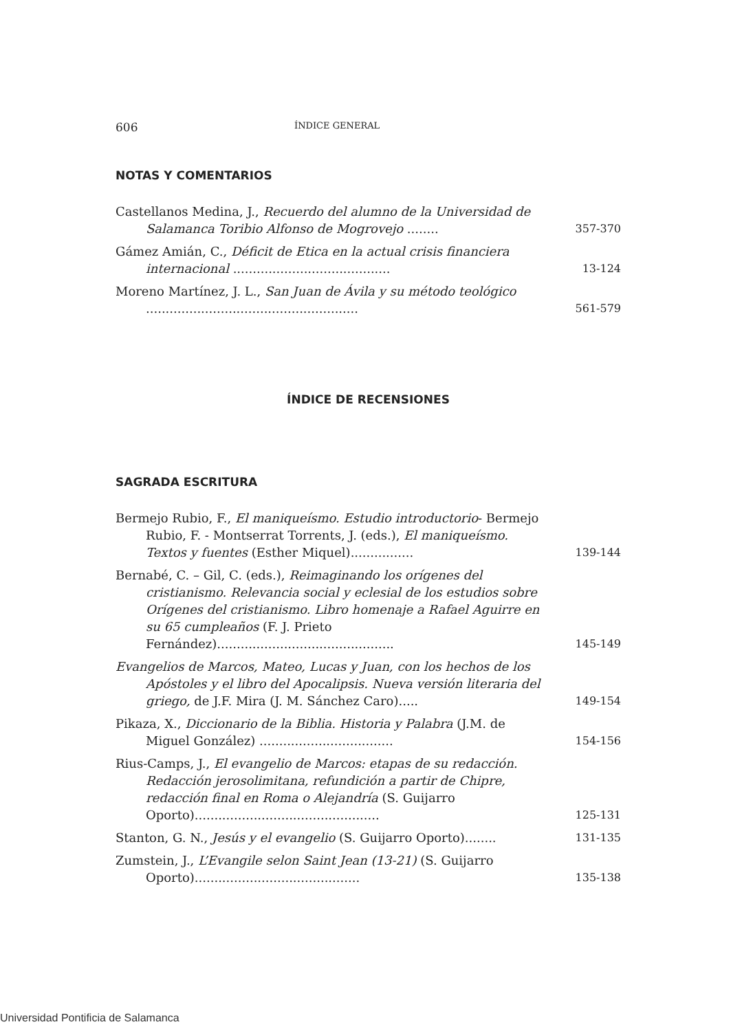606 ÍNDICE GENERAL
NOTAS Y COMENTARIOS
Castellanos Medina, J., Recuerdo del alumno de la Universidad de Salamanca Toribio Alfonso de Mogrovejo ........
357-370
Gámez Amián, C., Déficit de Etica en la actual crisis financiera internacional ........................................
13-124
Moreno Martínez, J. L., San Juan de Ávila y su método teológico ......................................................
561-579
ÍNDICE DE RECENSIONES
SAGRADA ESCRITURA
Bermejo Rubio, F., El maniqueísmo. Estudio introductorio- Bermejo Rubio, F. - Montserrat Torrents, J. (eds.), El maniqueísmo. Textos y fuentes (Esther Miquel)................
139-144
Bernabé, C. – Gil, C. (eds.), Reimaginando los orígenes del cristianismo. Relevancia social y eclesial de los estudios sobre Orígenes del cristianismo. Libro homenaje a Rafael Aguirre en su 65 cumpleaños (F. J. Prieto Fernández).............................................
145-149
Evangelios de Marcos, Mateo, Lucas y Juan, con los hechos de los Apóstoles y el libro del Apocalipsis. Nueva versión literaria del griego, de J.F. Mira (J. M. Sánchez Caro).....
149-154
Pikaza, X., Diccionario de la Biblia. Historia y Palabra (J.M. de Miguel González) ..................................
154-156
Rius-Camps, J., El evangelio de Marcos: etapas de su redacción. Redacción jerosolimitana, refundición a partir de Chipre, redacción final en Roma o Alejandría (S. Guijarro Oporto)...............................................
125-131
Stanton, G. N., Jesús y el evangelio (S. Guijarro Oporto)........
131-135
Zumstein, J., L’Evangile selon Saint Jean (13-21) (S. Guijarro Oporto)..........................................
135-138
Universidad Pontificia de Salamanca